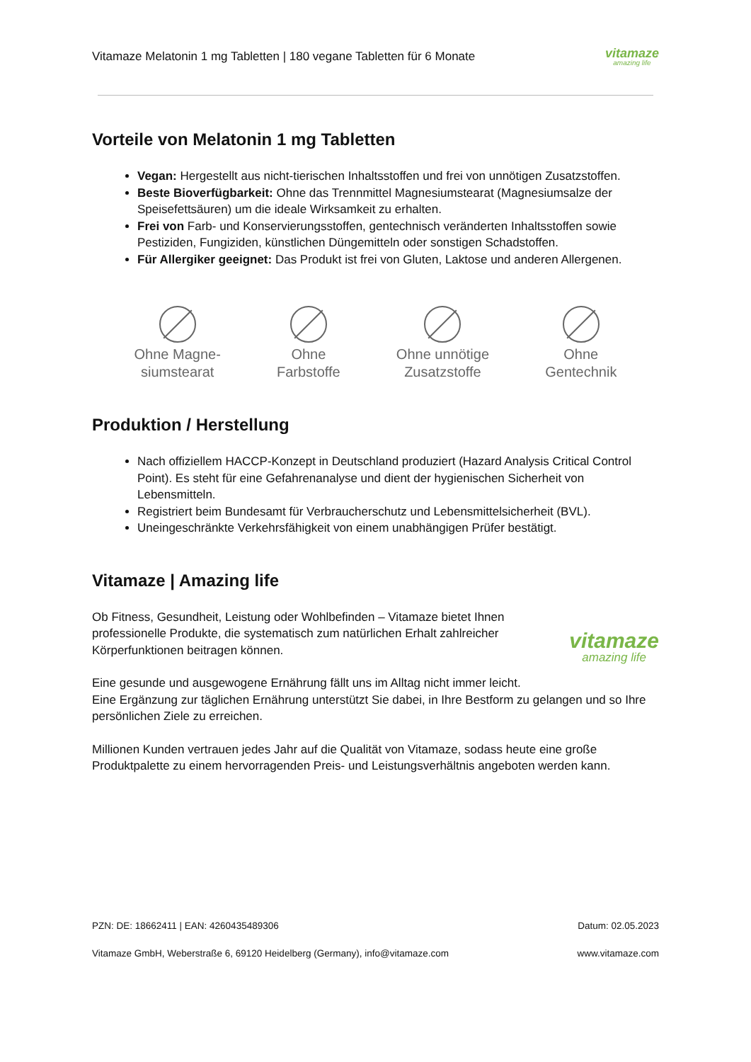Vitamaze Melatonin 1 mg Tabletten | 180 vegane Tabletten für 6 Monate vitamaze
amazing life
Vorteile von Melatonin 1 mg Tabletten
Vegan: Hergestellt aus nicht-tierischen Inhaltsstoffen und frei von unnötigen Zusatzstoffen.
Beste Bioverfügbarkeit: Ohne das Trennmittel Magnesiumstearat (Magnesiumsalze der Speisefettsäuren) um die ideale Wirksamkeit zu erhalten.
Frei von Farb- und Konservierungsstoffen, gentechnisch veränderten Inhaltsstoffen sowie Pestiziden, Fungiziden, künstlichen Düngemitteln oder sonstigen Schadstoffen.
Für Allergiker geeignet: Das Produkt ist frei von Gluten, Laktose und anderen Allergenen.
Ohne Magne-
siumstearat
Ohne
Farbstoffe
Ohne unnötige
Zusatzstoffe
Ohne
Gentechnik
Produktion / Herstellung
Nach offiziellem HACCP-Konzept in Deutschland produziert (Hazard Analysis Critical Control Point). Es steht für eine Gefahrenanalyse und dient der hygienischen Sicherheit von Lebensmitteln.
Registriert beim Bundesamt für Verbraucherschutz und Lebensmittelsicherheit (BVL).
Uneingeschränkte Verkehrsfähigkeit von einem unabhängigen Prüfer bestätigt.
Vitamaze | Amazing life
Ob Fitness, Gesundheit, Leistung oder Wohlbefinden – Vitamaze bietet Ihnen professionelle Produkte, die systematisch zum natürlichen Erhalt zahlreicher Körperfunktionen beitragen können.
vitamaze
amazing life
Eine gesunde und ausgewogene Ernährung fällt uns im Alltag nicht immer leicht.
Eine Ergänzung zur täglichen Ernährung unterstützt Sie dabei, in Ihre Bestform zu gelangen und so Ihre persönlichen Ziele zu erreichen.
Millionen Kunden vertrauen jedes Jahr auf die Qualität von Vitamaze, sodass heute eine große Produktpalette zu einem hervorragenden Preis- und Leistungsverhältnis angeboten werden kann.
PZN: DE: 18662411 | EAN: 4260435489306 Datum: 02.05.2023
Vitamaze GmbH, Weberstraße 6, 69120 Heidelberg (Germany), info@vitamaze.com www.vitamaze.com